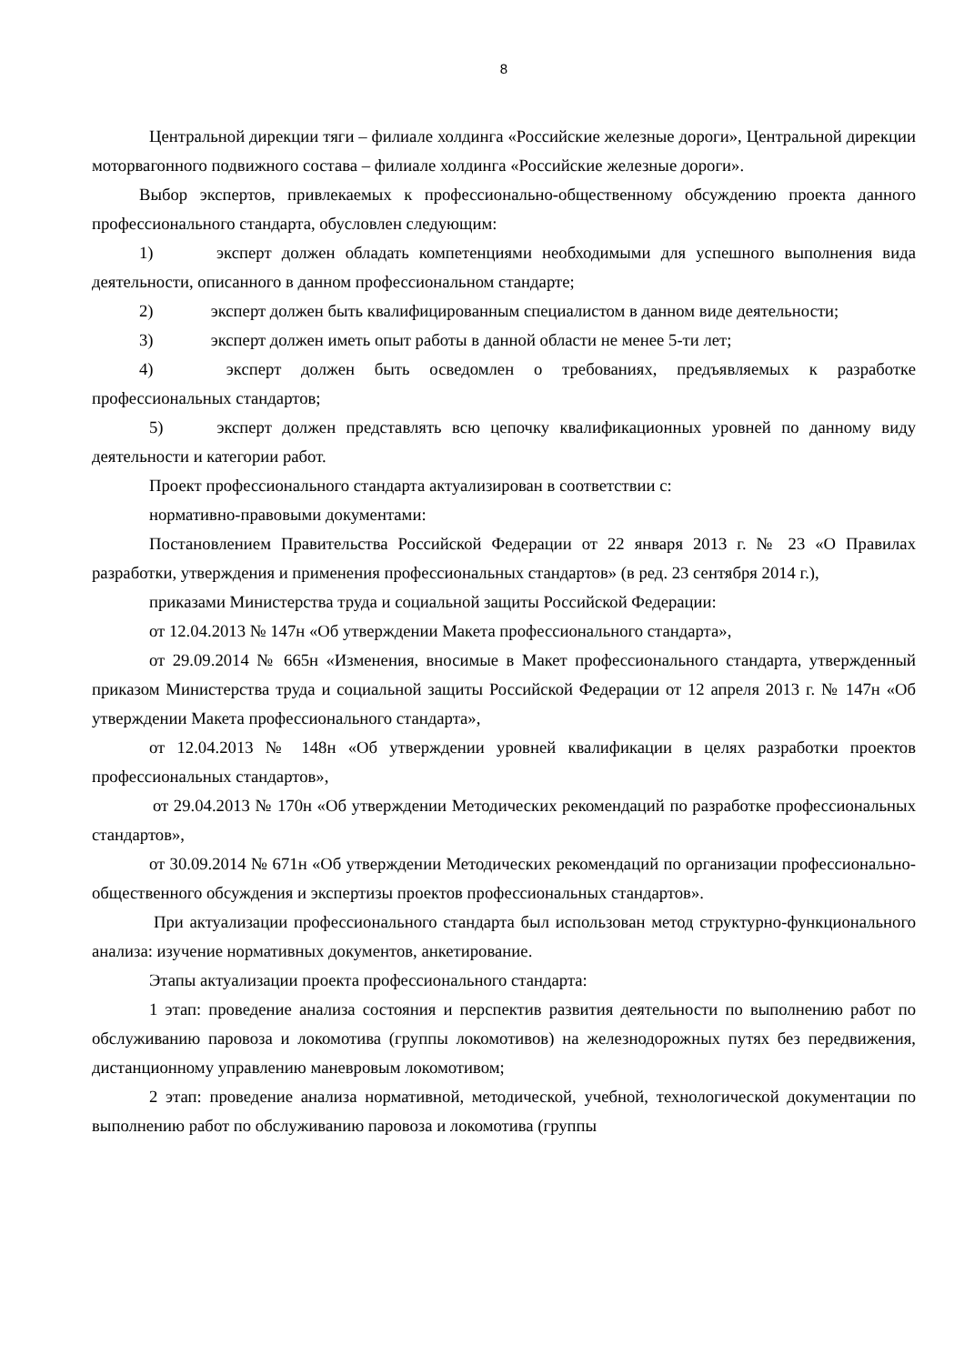8
Центральной дирекции тяги – филиале холдинга «Российские железные дороги», Центральной дирекции моторвагонного подвижного состава – филиале холдинга «Российские железные дороги».
Выбор экспертов, привлекаемых к профессионально-общественному обсуждению проекта данного профессионального стандарта, обусловлен следующим:
1) эксперт должен обладать компетенциями необходимыми для успешного выполнения вида деятельности, описанного в данном профессиональном стандарте;
2) эксперт должен быть квалифицированным специалистом в данном виде деятельности;
3) эксперт должен иметь опыт работы в данной области не менее 5-ти лет;
4) эксперт должен быть осведомлен о требованиях, предъявляемых к разработке профессиональных стандартов;
5) эксперт должен представлять всю цепочку квалификационных уровней по данному виду деятельности и категории работ.
Проект профессионального стандарта актуализирован в соответствии с:
нормативно-правовыми документами:
Постановлением Правительства Российской Федерации от 22 января 2013 г. № 23 «О Правилах разработки, утверждения и применения профессиональных стандартов» (в ред. 23 сентября 2014 г.),
приказами Министерства труда и социальной защиты Российской Федерации:
от 12.04.2013 № 147н «Об утверждении Макета профессионального стандарта»,
от 29.09.2014 № 665н «Изменения, вносимые в Макет профессионального стандарта, утвержденный приказом Министерства труда и социальной защиты Российской Федерации от 12 апреля 2013 г. № 147н «Об утверждении Макета профессионального стандарта»,
от 12.04.2013 № 148н «Об утверждении уровней квалификации в целях разработки проектов профессиональных стандартов»,
от 29.04.2013 № 170н «Об утверждении Методических рекомендаций по разработке профессиональных стандартов»,
от 30.09.2014 № 671н «Об утверждении Методических рекомендаций по организации профессионально-общественного обсуждения и экспертизы проектов профессиональных стандартов».
При актуализации профессионального стандарта был использован метод структурно-функционального анализа: изучение нормативных документов, анкетирование.
Этапы актуализации проекта профессионального стандарта:
1 этап: проведение анализа состояния и перспектив развития деятельности по выполнению работ по обслуживанию паровоза и локомотива (группы локомотивов) на железнодорожных путях без передвижения, дистанционному управлению маневровым локомотивом;
2 этап: проведение анализа нормативной, методической, учебной, технологической документации по выполнению работ по обслуживанию паровоза и локомотива (группы